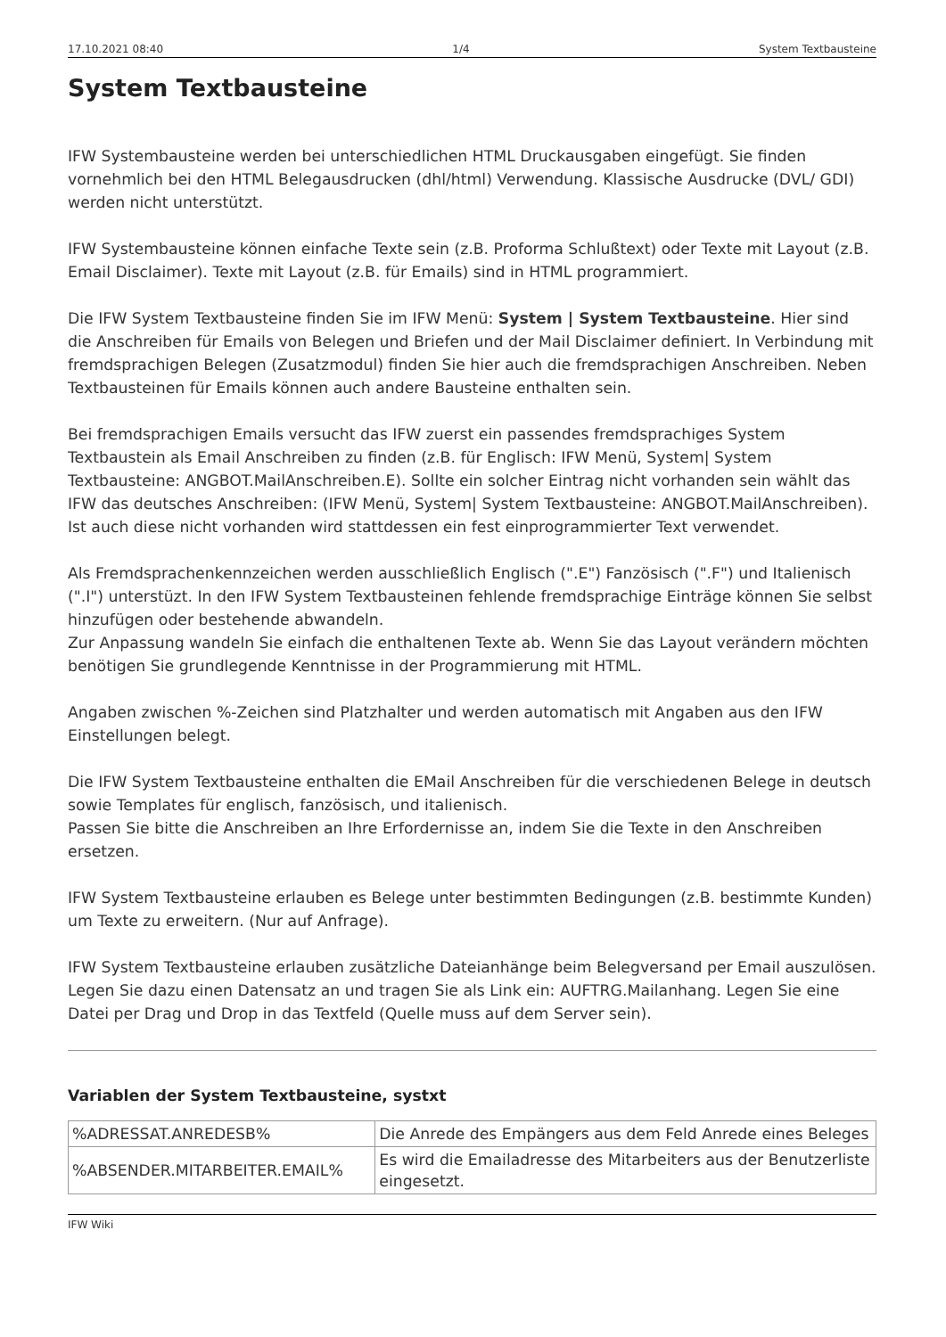17.10.2021 08:40 1/4 System Textbausteine
System Textbausteine
IFW Systembausteine werden bei unterschiedlichen HTML Druckausgaben eingefügt. Sie finden vornehmlich bei den HTML Belegausdrucken (dhl/html) Verwendung. Klassische Ausdrucke (DVL/ GDI) werden nicht unterstützt.
IFW Systembausteine können einfache Texte sein (z.B. Proforma Schlußtext) oder Texte mit Layout (z.B. Email Disclaimer). Texte mit Layout (z.B. für Emails) sind in HTML programmiert.
Die IFW System Textbausteine finden Sie im IFW Menü: System | System Textbausteine. Hier sind die Anschreiben für Emails von Belegen und Briefen und der Mail Disclaimer definiert. In Verbindung mit fremdsprachigen Belegen (Zusatzmodul) finden Sie hier auch die fremdsprachigen Anschreiben. Neben Textbausteinen für Emails können auch andere Bausteine enthalten sein.
Bei fremdsprachigen Emails versucht das IFW zuerst ein passendes fremdsprachiges System Textbaustein als Email Anschreiben zu finden (z.B. für Englisch: IFW Menü, System| System Textbausteine: ANGBOT.MailAnschreiben.E). Sollte ein solcher Eintrag nicht vorhanden sein wählt das IFW das deutsches Anschreiben: (IFW Menü, System| System Textbausteine: ANGBOT.MailAnschreiben). Ist auch diese nicht vorhanden wird stattdessen ein fest einprogrammierter Text verwendet.
Als Fremdsprachenkennzeichen werden ausschließlich Englisch (".E") Fanzösisch (".F") und Italienisch (".I") unterstüzt. In den IFW System Textbausteinen fehlende fremdsprachige Einträge können Sie selbst hinzufügen oder bestehende abwandeln.
Zur Anpassung wandeln Sie einfach die enthaltenen Texte ab. Wenn Sie das Layout verändern möchten benötigen Sie grundlegende Kenntnisse in der Programmierung mit HTML.
Angaben zwischen %-Zeichen sind Platzhalter und werden automatisch mit Angaben aus den IFW Einstellungen belegt.
Die IFW System Textbausteine enthalten die EMail Anschreiben für die verschiedenen Belege in deutsch sowie Templates für englisch, fanzösisch, und italienisch.
Passen Sie bitte die Anschreiben an Ihre Erfordernisse an, indem Sie die Texte in den Anschreiben ersetzen.
IFW System Textbausteine erlauben es Belege unter bestimmten Bedingungen (z.B. bestimmte Kunden) um Texte zu erweitern. (Nur auf Anfrage).
IFW System Textbausteine erlauben zusätzliche Dateianhänge beim Belegversand per Email auszulösen. Legen Sie dazu einen Datensatz an und tragen Sie als Link ein: AUFTRG.Mailanhang. Legen Sie eine Datei per Drag und Drop in das Textfeld (Quelle muss auf dem Server sein).
Variablen der System Textbausteine, systxt
| %ADRESSAT.ANREDESB% | Die Anrede des Empängers aus dem Feld Anrede eines Beleges |
| %ABSENDER.MITARBEITER.EMAIL% | Es wird die Emailadresse des Mitarbeiters aus der Benutzerliste eingesetzt. |
IFW Wiki